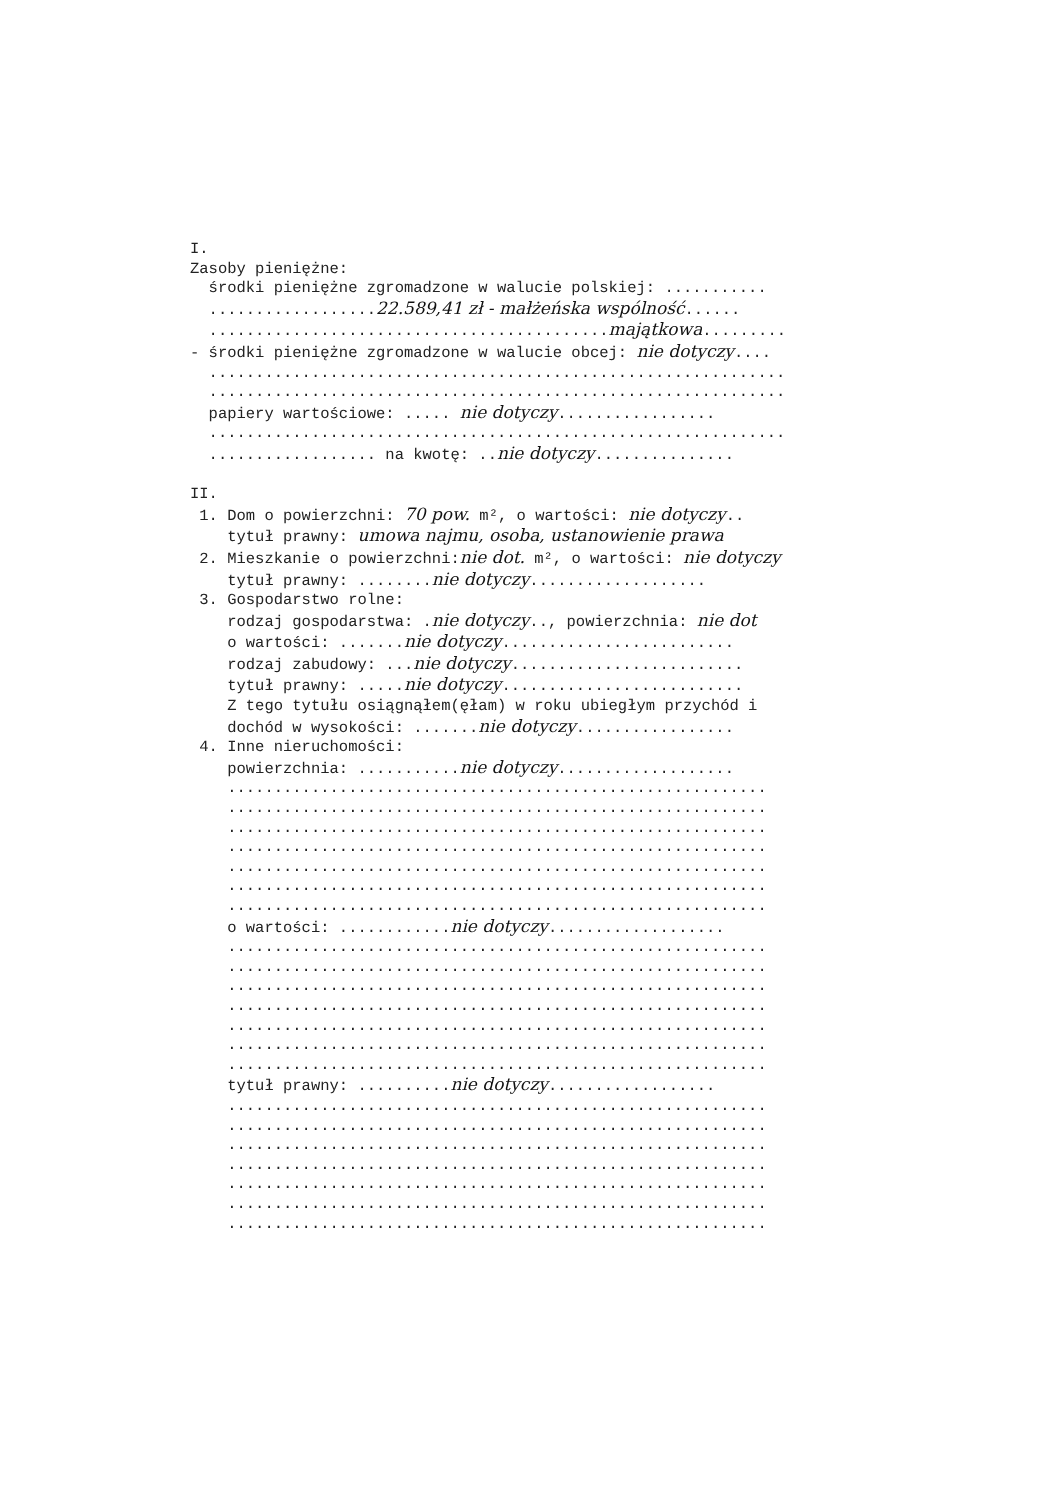I. Zasoby pieniężne: środki pieniężne zgromadzone w walucie polskiej: ........... ..................22.589,41 zł - małżeńska wspólność...... ...........................................majątkowa......... - środki pieniężne zgromadzone w walucie obcej: nie dotyczy.... .............................................................. .............................................................. papiery wartościowe: ..... nie dotyczy................. .............................................................. .................. na kwotę: ..nie dotyczy............... II. 1. Dom o powierzchni: 70 pow. m², o wartości: nie dotyczy.. tytuł prawny: umowa najmu, osoba, ustanowienie prawa 2. Mieszkanie o powierzchni:nie dot. m², o wartości: nie dotyczy tytuł prawny: ........nie dotyczy................... 3. Gospodarstwo rolne: rodzaj gospodarstwa: .nie dotyczy.., powierzchnia: nie dot o wartości: .......nie dotyczy......................... rodzaj zabudowy: ...nie dotyczy......................... tytuł prawny: .....nie dotyczy.......................... Z tego tytułu osiągnąłem(ęłam) w roku ubiegłym przychód i dochód w wysokości: .......nie dotyczy................. 4. Inne nieruchomości: powierzchnia: ...........nie dotyczy................... .......................................................... .......................................................... .......................................................... .......................................................... .......................................................... .......................................................... .......................................................... o wartości: ............nie dotyczy................... .......................................................... .......................................................... .......................................................... .......................................................... .......................................................... .......................................................... .......................................................... tytuł prawny: ..........nie dotyczy.................. .......................................................... .......................................................... .......................................................... .......................................................... .......................................................... .......................................................... ..........................................................